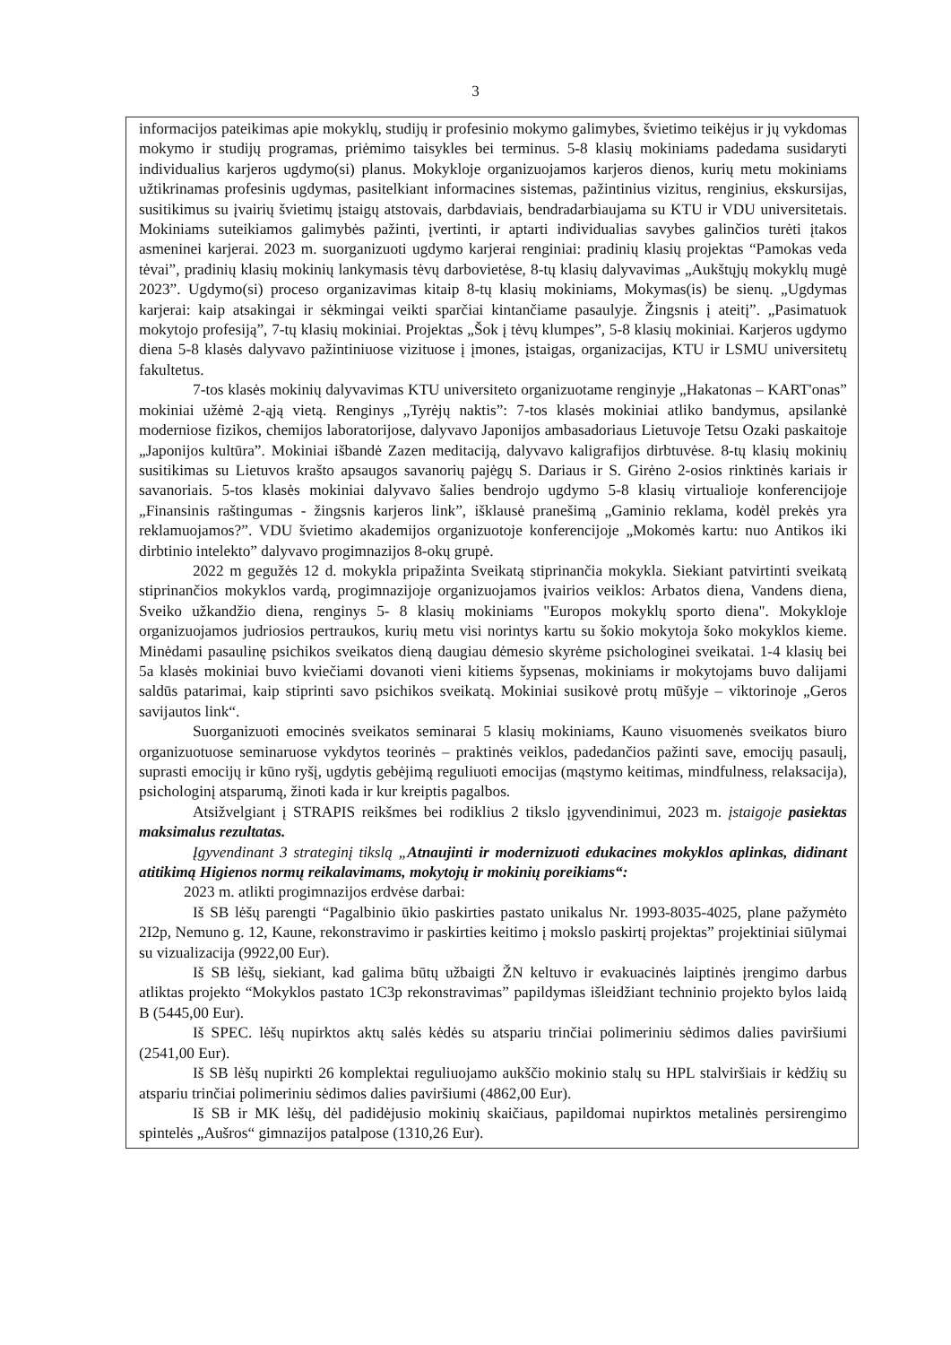3
informacijos pateikimas apie mokyklų, studijų ir profesinio mokymo galimybes, švietimo teikėjus ir jų vykdomas mokymo ir studijų programas, priėmimo taisykles bei terminus. 5-8 klasių mokiniams padedama susidaryti individualius karjeros ugdymo(si) planus. Mokykloje organizuojamos karjeros dienos, kurių metu mokiniams užtikrinamas profesinis ugdymas, pasitelkiant informacines sistemas, pažintinius vizitus, renginius, ekskursijas, susitikimus su įvairių švietimų įstaigų atstovais, darbdaviais, bendradarbiaujama su KTU ir VDU universitetais. Mokiniams suteikiamos galimybės pažinti, įvertinti, ir aptarti individualias savybes galinčios turėti įtakos asmeninei karjerai. 2023 m. suorganizuoti ugdymo karjerai renginiai: pradinių klasių projektas “Pamokas veda tėvai”, pradinių klasių mokinių lankymasis tėvų darbovietėse, 8-tų klasių dalyvavimas „Aukštųjų mokyklų mugė 2023”. Ugdymo(si) proceso organizavimas kitaip 8-tų klasių mokiniams, Mokymas(is) be sienų. „Ugdymas karjerai: kaip atsakingai ir sėkmingai veikti sparčiai kintančiame pasaulyje. Žingsnis į ateitį”. „Pasimatuok mokytojo profesiją”, 7-tų klasių mokiniai. Projektas „Šok į tėvų klumpes”, 5-8 klasių mokiniai. Karjeros ugdymo diena 5-8 klasės dalyvavo pažintiniuose vizituose į įmones, įstaigas, organizacijas, KTU ir LSMU universitetų fakultetus.
7-tos klasės mokinių dalyvavimas KTU universiteto organizuotame renginyje „Hakatonas – KART'onas” mokiniai užėmė 2-ąją vietą. Renginys „Tyrėjų naktis”: 7-tos klasės mokiniai atliko bandymus, apsilankė moderniose fizikos, chemijos laboratorijose, dalyvavo Japonijos ambasadoriaus Lietuvoje Tetsu Ozaki paskaitoje „Japonijos kultūra”. Mokiniai išbandė Zazen meditaciją, dalyvavo kaligrafijos dirbtuvėse. 8-tų klasių mokinių susitikimas su Lietuvos krašto apsaugos savanorių pajėgų S. Dariaus ir S. Girėno 2-osios rinktinės kariais ir savanoriais. 5-tos klasės mokiniai dalyvavo šalies bendrojo ugdymo 5-8 klasių virtualioje konferencijoje „Finansinis raštingumas - žingsnis karjeros link”, išklausė pranešimą „Gaminio reklama, kodėl prekės yra reklamuojamos?”. VDU švietimo akademijos organizuotoje konferencijoje „Mokomės kartu: nuo Antikos iki dirbtinio intelekto” dalyvavo progimnazijos 8-okų grupė.
2022 m gegužės 12 d. mokykla pripažinta Sveikatą stiprinančia mokykla. Siekiant patvirtinti sveikatą stiprinančios mokyklos vardą, progimnazijoje organizuojamos įvairios veiklos: Arbatos diena, Vandens diena, Sveiko užkandžio diena, renginys 5- 8 klasių mokiniams "Europos mokyklų sporto diena". Mokykloje organizuojamos judriosios pertraukos, kurių metu visi norintys kartu su šokio mokytoja šoko mokyklos kieme. Minėdami pasaulinę psichikos sveikatos dieną daugiau dėmesio skyrėme psichologinei sveikatai. 1-4 klasių bei 5a klasės mokiniai buvo kviečiami dovanoti vieni kitiems šypsenas, mokiniams ir mokytojams buvo dalijami saldūs patarimai, kaip stiprinti savo psichikos sveikatą. Mokiniai susikovė protų mūšyje – viktorinoje „Geros savijautos link“.
Suorganizuoti emocinės sveikatos seminarai 5 klasių mokiniams, Kauno visuomenės sveikatos biuro organizuotuose seminaruose vykdytos teorinės – praktinės veiklos, padedančios pažinti save, emocijų pasaulį, suprasti emocijų ir kūno ryšį, ugdytis gebėjimą reguliuoti emocijas (mąstymo keitimas, mindfulness, relaksacija), psichologinį atsparumą, žinoti kada ir kur kreiptis pagalbos.
Atsižvelgiant į STRAPIS reikšmes bei rodiklius 2 tikslo įgyvendinimui, 2023 m. įstaigoje pasiektas maksimalus rezultatas.
Įgyvendinant 3 strateginį tikslą „Atnaujinti ir modernizuoti edukacines mokyklos aplinkas, didinant atitikimą Higienos normų reikalavimams, mokytojų ir mokinių poreikiams“:
2023 m. atlikti progimnazijos erdvėse darbai:
Iš SB lėšų parengti “Pagalbinio ūkio paskirties pastato unikalus Nr. 1993-8035-4025, plane pažymėto 2I2p, Nemuno g. 12, Kaune, rekonstravimo ir paskirties keitimo į mokslo paskirtį projektas” projektiniai siūlymai su vizualizacija (9922,00 Eur).
Iš SB lėšų, siekiant, kad galima būtų užbaigti ŽN keltuvo ir evakuacinės laiptinės įrengimo darbus atliktas projekto “Mokyklos pastato 1C3p rekonstravimas” papildymas išleidžiant techninio projekto bylos laidą B (5445,00 Eur).
Iš SPEC. lėšų nupirktos aktų salės kėdės su atspariu trinčiai polimeriniu sėdimos dalies paviršiumi (2541,00 Eur).
Iš SB lėšų nupirkti 26 komplektai reguliuojamo aukščio mokinio stalų su HPL stalviršiais ir kėdžių su atspariu trinčiai polimeriniu sėdimos dalies paviršiumi (4862,00 Eur).
Iš SB ir MK lėšų, dėl padidėjusio mokinių skaičiaus, papildomai nupirktos metalinės persirengimo spintelės „Aušros“ gimnazijos patalpose (1310,26 Eur).